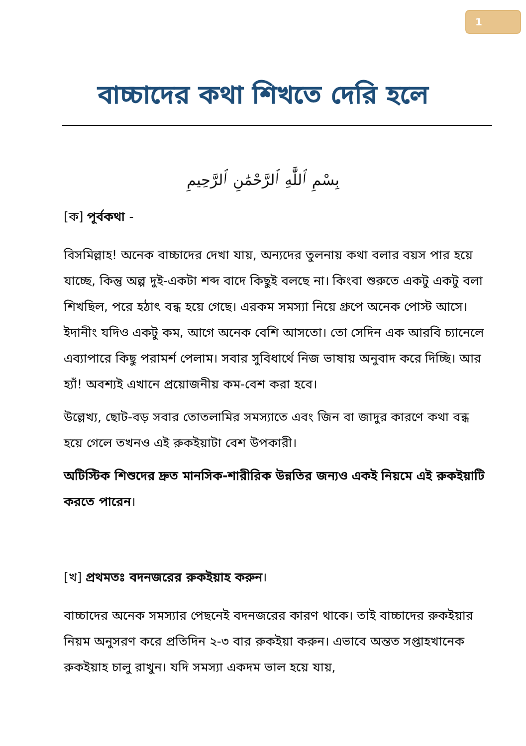1
বাচ্চাদের কথা শিখতে দেরি হলে
بِسْمِ ٱللَّٰهِ ٱلرَّحْمَٰنِ ٱلرَّحِيمِ
[ক] পূর্বকথা -
বিসমিল্লাহ! অনেক বাচ্চাদের দেখা যায়, অন্যদের তুলনায় কথা বলার বয়স পার হয়ে যাচ্ছে, কিন্তু অল্প দুই-একটা শব্দ বাদে কিছুই বলছে না। কিংবা শুরুতে একটু একটু বলা শিখছিল, পরে হঠাৎ বন্ধ হয়ে গেছে। এরকম সমস্যা নিয়ে গ্রুপে অনেক পোস্ট আসে। ইদানীং যদিও একটু কম, আগে অনেক বেশি আসতো। তো সেদিন এক আরবি চ্যানেলে এব্যাপারে কিছু পরামর্শ পেলাম। সবার সুবিধার্থে নিজ ভাষায় অনুবাদ করে দিচ্ছি। আর হ্যাঁ! অবশ্যই এখানে প্রয়োজনীয় কম-বেশ করা হবে।
উল্লেখ্য, ছোট-বড় সবার তোতলামির সমস্যাতে এবং জিন বা জাদুর কারণে কথা বন্ধ হয়ে গেলে তখনও এই রুকইয়াটা বেশ উপকারী।
অটিস্টিক শিশুদের দ্রুত মানসিক-শারীরিক উন্নতির জন্যও একই নিয়মে এই রুকইয়াটি করতে পারেন।
[খ] প্রথমতঃ বদনজরের রুকইয়াহ করুন।
বাচ্চাদের অনেক সমস্যার পেছনেই বদনজরের কারণ থাকে। তাই বাচ্চাদের রুকইয়ার নিয়ম অনুসরণ করে প্রতিদিন ২-৩ বার রুকইয়া করুন। এভাবে অন্তত সপ্তাহখানেক রুকইয়াহ চালু রাখুন। যদি সমস্যা একদম ভাল হয়ে যায়,